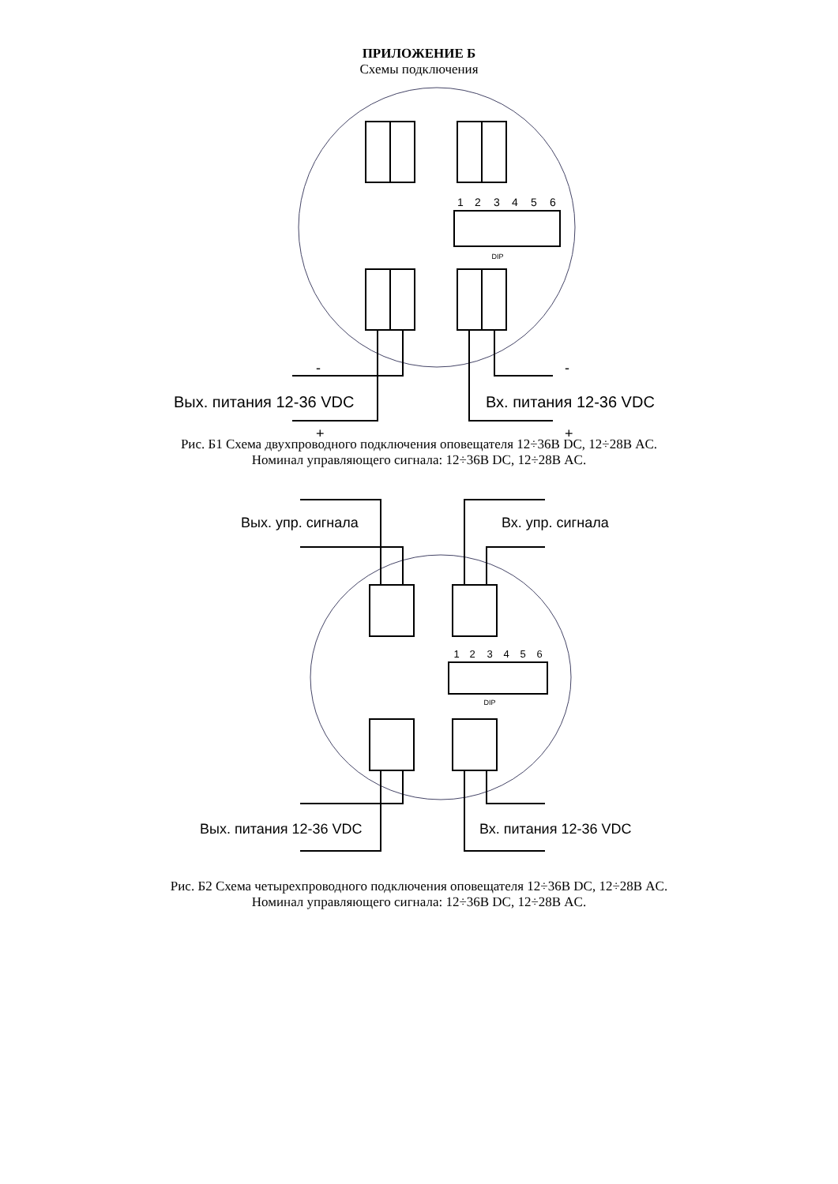ПРИЛОЖЕНИЕ Б
Схемы подключения
1
2
3
4
5
6
DIP
Вых. питания 12-36 VDC
Вх. питания 12-36 VDC
-
+
-
+
Рис. Б1 Схема двухпроводного подключения оповещателя 12÷36В DC, 12÷28В AC.
Номинал управляющего сигнала: 12÷36В DC, 12÷28В AC.
1
2
3
4
5
6
DIP
Вых. упр. сигнала
Вх. упр. сигнала
Вых. питания 12-36 VDC
Вх. питания 12-36 VDC
Рис. Б2 Схема четырехпроводного подключения оповещателя 12÷36В DC, 12÷28В AC.
Номинал управляющего сигнала: 12÷36В DC, 12÷28В AC.